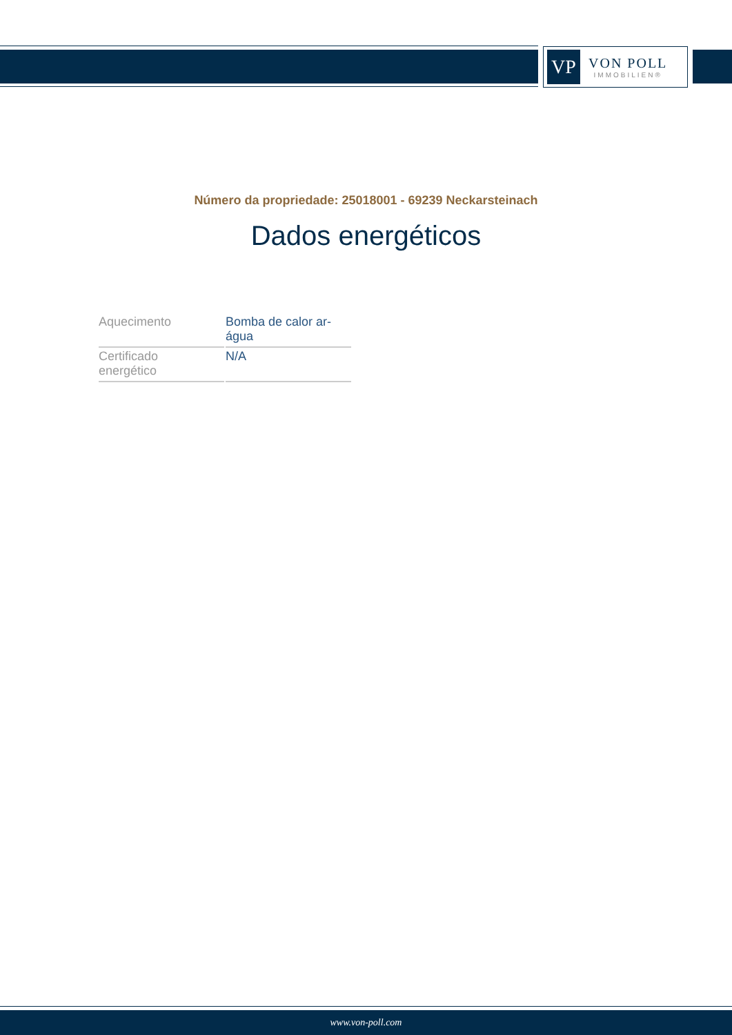VP
VON POLL
IMMOBILIEN®
Número da propriedade: 25018001 - 69239 Neckarsteinach
Dados energéticos
| Aquecimento | Bomba de calor ar- água |
| Certificado energético | N/A |
www.von-poll.com